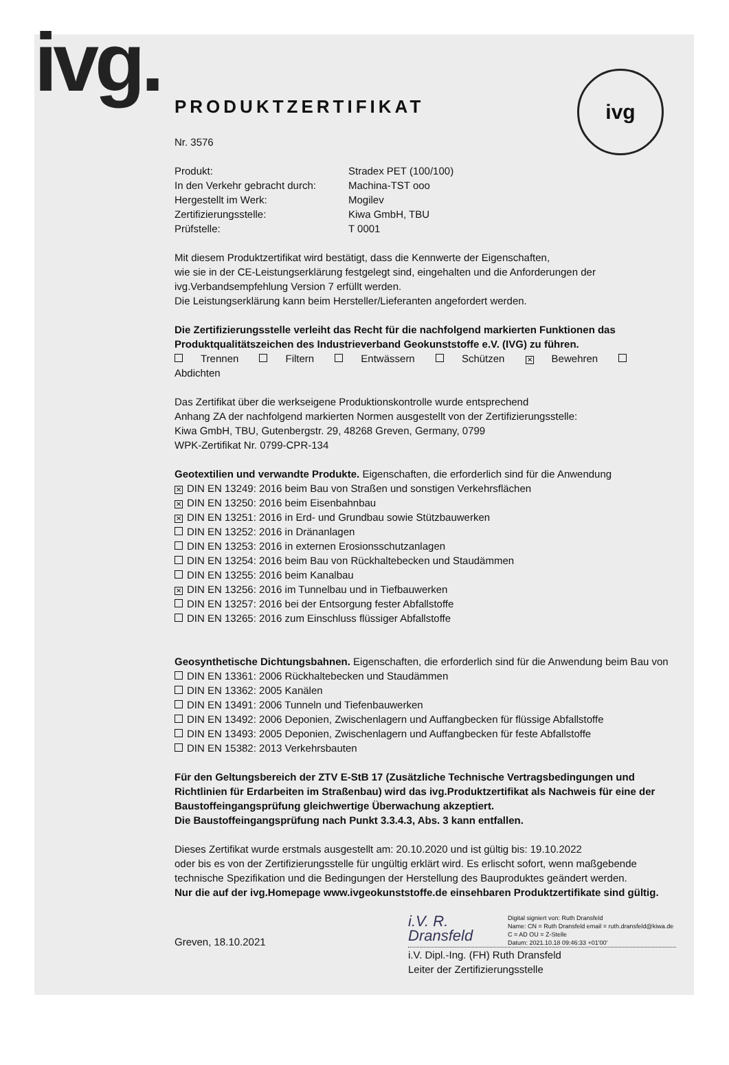ivg. ivg
PRODUKTZERTIFIKAT
Nr. 3576
Produkt:
Stradex PET (100/100)
In den Verkehr gebracht durch:
Machina-TST ooo
Hergestellt im Werk:
Mogilev
Zertifizierungsstelle:
Kiwa GmbH, TBU
Prüfstelle:
T 0001
Mit diesem Produktzertifikat wird bestätigt, dass die Kennwerte der Eigenschaften,
wie sie in der CE-Leistungserklärung festgelegt sind, eingehalten und die Anforderungen der
ivg.Verbandsempfehlung Version 7 erfüllt werden.
Die Leistungserklärung kann beim Hersteller/Lieferanten angefordert werden.
Die Zertifizierungsstelle verleiht das Recht für die nachfolgend markierten Funktionen das Produktqualitätszeichen des Industrieverband Geokunststoffe e.V. (IVG) zu führen.
Trennen Filtern Entwässern Schützen ✕ Bewehren Abdichten
Das Zertifikat über die werkseigene Produktionskontrolle wurde entsprechend
Anhang ZA der nachfolgend markierten Normen ausgestellt von der Zertifizierungsstelle:
Kiwa GmbH, TBU, Gutenbergstr. 29, 48268 Greven, Germany, 0799
WPK-Zertifikat Nr. 0799-CPR-134
Geotextilien und verwandte Produkte. Eigenschaften, die erforderlich sind für die Anwendung
✕ DIN EN 13249: 2016 beim Bau von Straßen und sonstigen Verkehrsflächen
✕ DIN EN 13250: 2016 beim Eisenbahnbau
✕ DIN EN 13251: 2016 in Erd- und Grundbau sowie Stützbauwerken
DIN EN 13252: 2016 in Dränanlagen
DIN EN 13253: 2016 in externen Erosionsschutzanlagen
DIN EN 13254: 2016 beim Bau von Rückhaltebecken und Staudämmen
DIN EN 13255: 2016 beim Kanalbau
✕ DIN EN 13256: 2016 im Tunnelbau und in Tiefbauwerken
DIN EN 13257: 2016 bei der Entsorgung fester Abfallstoffe
DIN EN 13265: 2016 zum Einschluss flüssiger Abfallstoffe
Geosynthetische Dichtungsbahnen. Eigenschaften, die erforderlich sind für die Anwendung beim Bau von
DIN EN 13361: 2006 Rückhaltebecken und Staudämmen
DIN EN 13362: 2005 Kanälen
DIN EN 13491: 2006 Tunneln und Tiefenbauwerken
DIN EN 13492: 2006 Deponien, Zwischenlagern und Auffangbecken für flüssige Abfallstoffe
DIN EN 13493: 2005 Deponien, Zwischenlagern und Auffangbecken für feste Abfallstoffe
DIN EN 15382: 2013 Verkehrsbauten
Für den Geltungsbereich der ZTV E-StB 17 (Zusätzliche Technische Vertragsbedingungen und Richtlinien für Erdarbeiten im Straßenbau) wird das ivg.Produktzertifikat als Nachweis für eine der Baustoffeingangsprüfung gleichwertige Überwachung akzeptiert.
Die Baustoffeingangsprüfung nach Punkt 3.3.4.3, Abs. 3 kann entfallen.
Dieses Zertifikat wurde erstmals ausgestellt am: 20.10.2020 und ist gültig bis: 19.10.2022
oder bis es von der Zertifizierungsstelle für ungültig erklärt wird. Es erlischt sofort, wenn maßgebende technische Spezifikation und die Bedingungen der Herstellung des Bauproduktes geändert werden.
Nur die auf der ivg.Homepage www.ivgeokunststoffe.de einsehbaren Produktzertifikate sind gültig.
Greven, 18.10.2021
i.V. R. Dransfeld Digital signiert von: Ruth Dransfeld
Name: CN = Ruth Dransfeld email = ruth.dransfeld@kiwa.de C = AD OU = Z-Stelle
Datum: 2021.10.18 09:46:33 +01'00'
i.V. Dipl.-Ing. (FH) Ruth Dransfeld
Leiter der Zertifizierungsstelle